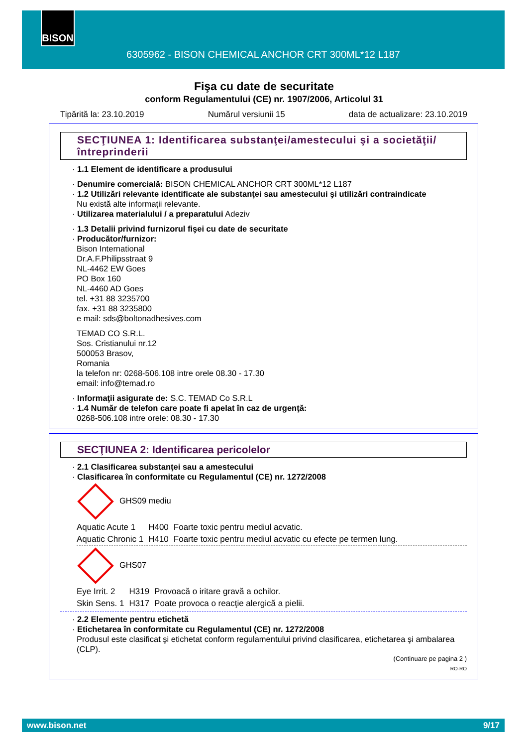BISON
6305962 - BISON CHEMICAL ANCHOR CRT 300ML*12 L187
Fişa cu date de securitate
conform Regulamentului (CE) nr. 1907/2006, Articolul 31
Tipărită la: 23.10.2019 Numărul versiunii 15 data de actualizare: 23.10.2019
SECŢIUNEA 1: Identificarea substanţei/amestecului şi a societăţii/ întreprinderii
· 1.1 Element de identificare a produsului
· Denumire comercială: BISON CHEMICAL ANCHOR CRT 300ML*12 L187
· 1.2 Utilizări relevante identificate ale substanţei sau amestecului şi utilizări contraindicate
Nu există alte informaţii relevante.
· Utilizarea materialului / a preparatului Adeziv
· 1.3 Detalii privind furnizorul fişei cu date de securitate
· Producător/furnizor:
Bison International
Dr.A.F.Philipsstraat 9
NL-4462 EW Goes
PO Box 160
NL-4460 AD Goes
tel. +31 88 3235700
fax. +31 88 3235800
e mail: sds@boltonadhesives.com
TEMAD CO S.R.L.
Sos. Cristianului nr.12
500053 Brasov,
Romania
la telefon nr: 0268-506.108 intre orele 08.30 - 17.30
email: info@temad.ro
· Informaţii asigurate de: S.C. TEMAD Co S.R.L
· 1.4 Număr de telefon care poate fi apelat în caz de urgenţă:
0268-506.108 intre orele: 08.30 - 17.30
SECŢIUNEA 2: Identificarea pericolelor
· 2.1 Clasificarea substanţei sau a amestecului
· Clasificarea în conformitate cu Regulamentul (CE) nr. 1272/2008
GHS09 mediu
| Aquatic Acute 1 | H400 | Foarte toxic pentru mediul acvatic. |
| Aquatic Chronic 1 | H410 | Foarte toxic pentru mediul acvatic cu efecte pe termen lung. |
GHS07
| Eye Irrit. 2 | H319 | Provoacă o iritare gravă a ochilor. |
| Skin Sens. 1 | H317 | Poate provoca o reacţie alergică a pielii. |
· 2.2 Elemente pentru etichetă
· Etichetarea în conformitate cu Regulamentul (CE) nr. 1272/2008
Produsul este clasificat şi etichetat conform regulamentului privind clasificarea, etichetarea şi ambalarea (CLP).
(Continuare pe pagina 2 )
RO-RO
www.bison.net 9/17